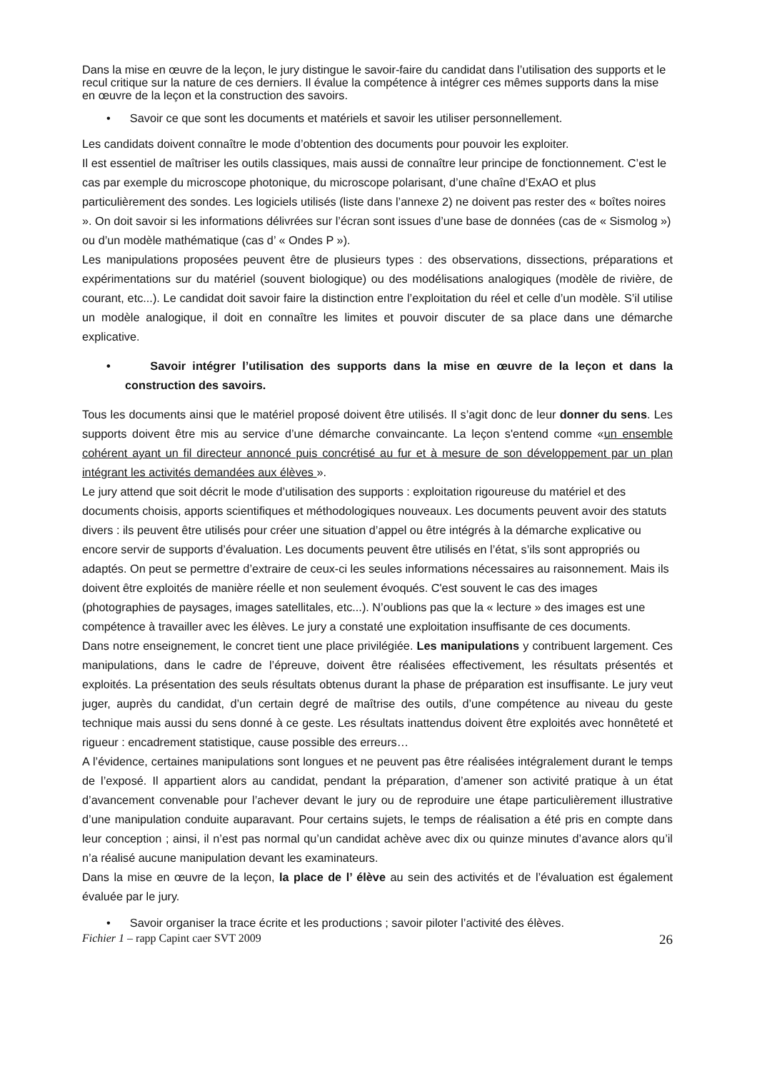Dans la mise en œuvre de la leçon, le jury distingue le savoir-faire du candidat dans l’utilisation des supports et le recul critique sur la nature de ces derniers. Il évalue la compétence à intégrer ces mêmes supports dans la mise en œuvre de la leçon et la construction des savoirs.
• Savoir ce que sont les documents et matériels et savoir les utiliser personnellement.
Les candidats doivent connaître le mode d’obtention des documents pour pouvoir les exploiter.
Il est essentiel de maîtriser les outils classiques, mais aussi de connaître leur principe de fonctionnement. C’est le cas par exemple du microscope photonique, du microscope polarisant, d’une chaîne d’ExAO et plus particulièrement des sondes. Les logiciels utilisés (liste dans l’annexe 2) ne doivent pas rester des « boîtes noires ». On doit savoir si les informations délivrées sur l’écran sont issues d’une base de données (cas de « Sismolog ») ou d’un modèle mathématique (cas d’ « Ondes P »).
Les manipulations proposées peuvent être de plusieurs types : des observations, dissections, préparations et expérimentations sur du matériel (souvent biologique) ou des modélisations analogiques (modèle de rivière, de courant, etc...). Le candidat doit savoir faire la distinction entre l’exploitation du réel et celle d’un modèle. S’il utilise un modèle analogique, il doit en connaître les limites et pouvoir discuter de sa place dans une démarche explicative.
• Savoir intégrer l’utilisation des supports dans la mise en œuvre de la leçon et dans la construction des savoirs.
Tous les documents ainsi que le matériel proposé doivent être utilisés. Il s’agit donc de leur donner du sens. Les supports doivent être mis au service d’une démarche convaincante. La leçon s'entend comme «un ensemble cohérent ayant un fil directeur annoncé puis concrétisé au fur et à mesure de son développement par un plan intégrant les activités demandées aux élèves ».
Le jury attend que soit décrit le mode d’utilisation des supports : exploitation rigoureuse du matériel et des documents choisis, apports scientifiques et méthodologiques nouveaux. Les documents peuvent avoir des statuts divers : ils peuvent être utilisés pour créer une situation d’appel ou être intégrés à la démarche explicative ou encore servir de supports d’évaluation. Les documents peuvent être utilisés en l’état, s’ils sont appropriés ou adaptés. On peut se permettre d’extraire de ceux-ci les seules informations nécessaires au raisonnement. Mais ils doivent être exploités de manière réelle et non seulement évoqués. C'est souvent le cas des images (photographies de paysages, images satellitales, etc...). N’oublions pas que la « lecture » des images est une compétence à travailler avec les élèves. Le jury a constaté une exploitation insuffisante de ces documents.
Dans notre enseignement, le concret tient une place privilégiée. Les manipulations y contribuent largement. Ces manipulations, dans le cadre de l’épreuve, doivent être réalisées effectivement, les résultats présentés et exploités. La présentation des seuls résultats obtenus durant la phase de préparation est insuffisante. Le jury veut juger, auprès du candidat, d’un certain degré de maîtrise des outils, d’une compétence au niveau du geste technique mais aussi du sens donné à ce geste. Les résultats inattendus doivent être exploités avec honnêteté et rigueur : encadrement statistique, cause possible des erreurs…
A l’évidence, certaines manipulations sont longues et ne peuvent pas être réalisées intégralement durant le temps de l’exposé. Il appartient alors au candidat, pendant la préparation, d’amener son activité pratique à un état d’avancement convenable pour l’achever devant le jury ou de reproduire une étape particulièrement illustrative d’une manipulation conduite auparavant. Pour certains sujets, le temps de réalisation a été pris en compte dans leur conception ; ainsi, il n’est pas normal qu’un candidat achève avec dix ou quinze minutes d’avance alors qu’il n’a réalisé aucune manipulation devant les examinateurs.
Dans la mise en œuvre de la leçon, la place de l’ élève au sein des activités et de l’évaluation est également évaluée par le jury.
• Savoir organiser la trace écrite et les productions ; savoir piloter l’activité des élèves.
Fichier 1 – rapp Capint caer SVT 2009 26